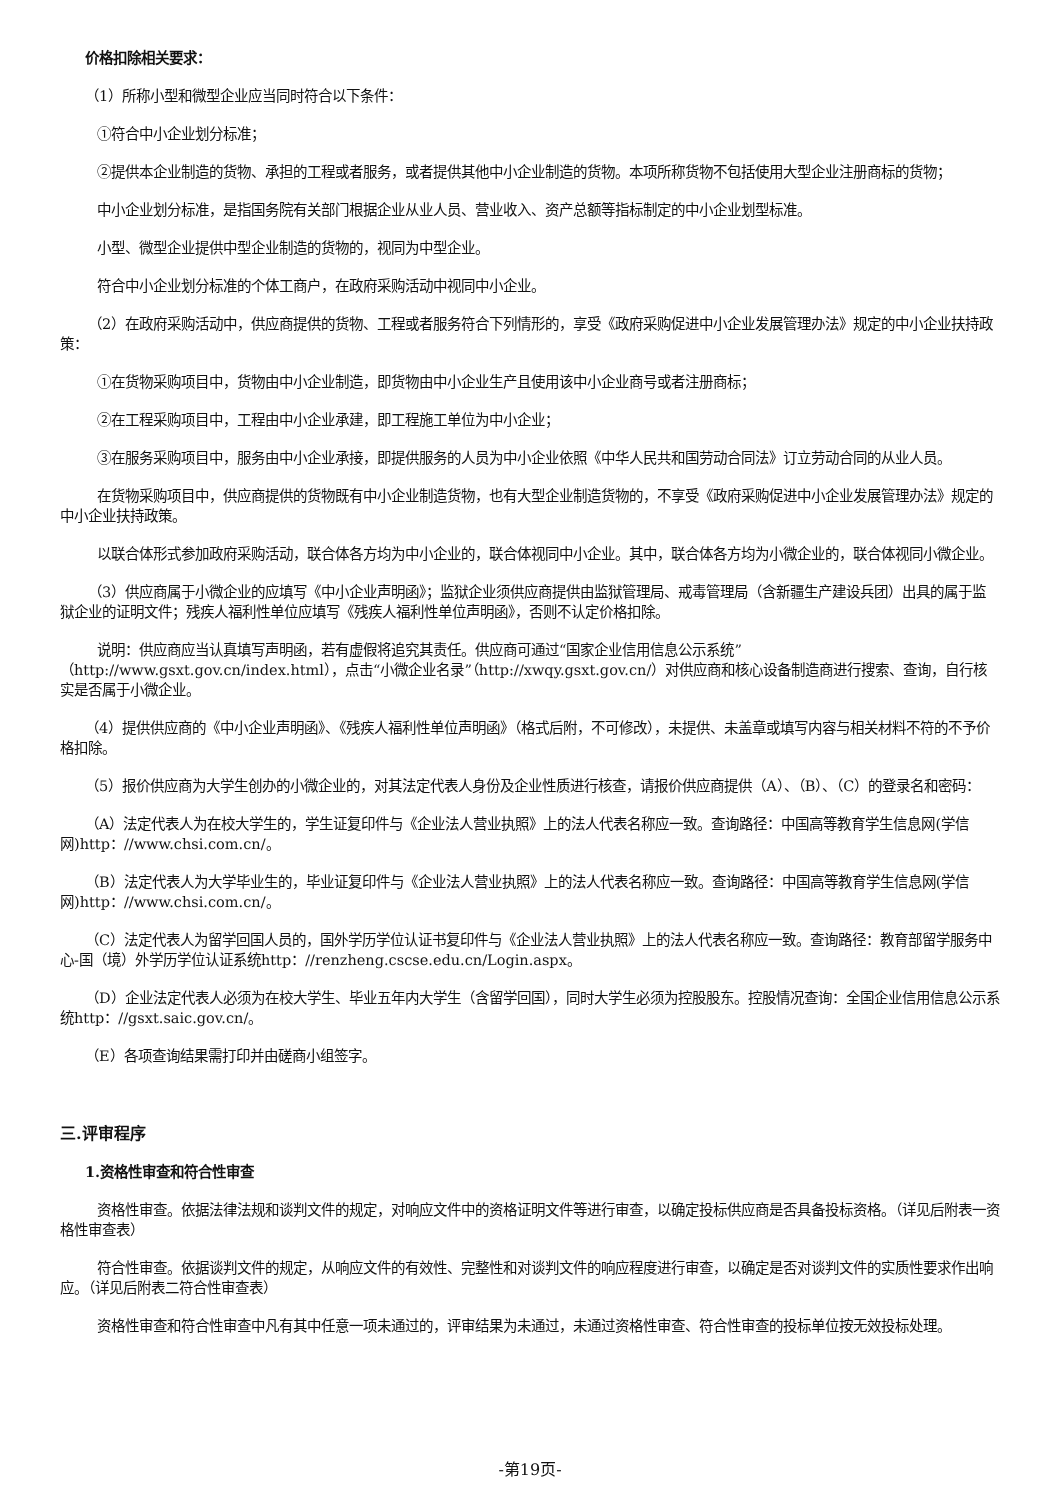价格扣除相关要求：
（1）所称小型和微型企业应当同时符合以下条件：
①符合中小企业划分标准；
②提供本企业制造的货物、承担的工程或者服务，或者提供其他中小企业制造的货物。本项所称货物不包括使用大型企业注册商标的货物；
中小企业划分标准，是指国务院有关部门根据企业从业人员、营业收入、资产总额等指标制定的中小企业划型标准。
小型、微型企业提供中型企业制造的货物的，视同为中型企业。
符合中小企业划分标准的个体工商户，在政府采购活动中视同中小企业。
（2）在政府采购活动中，供应商提供的货物、工程或者服务符合下列情形的，享受《政府采购促进中小企业发展管理办法》规定的中小企业扶持政策：
①在货物采购项目中，货物由中小企业制造，即货物由中小企业生产且使用该中小企业商号或者注册商标；
②在工程采购项目中，工程由中小企业承建，即工程施工单位为中小企业；
③在服务采购项目中，服务由中小企业承接，即提供服务的人员为中小企业依照《中华人民共和国劳动合同法》订立劳动合同的从业人员。
在货物采购项目中，供应商提供的货物既有中小企业制造货物，也有大型企业制造货物的，不享受《政府采购促进中小企业发展管理办法》规定的中小企业扶持政策。
以联合体形式参加政府采购活动，联合体各方均为中小企业的，联合体视同中小企业。其中，联合体各方均为小微企业的，联合体视同小微企业。
（3）供应商属于小微企业的应填写《中小企业声明函》；监狱企业须供应商提供由监狱管理局、戒毒管理局（含新疆生产建设兵团）出具的属于监狱企业的证明文件；残疾人福利性单位应填写《残疾人福利性单位声明函》，否则不认定价格扣除。
说明：供应商应当认真填写声明函，若有虚假将追究其责任。供应商可通过“国家企业信用信息公示系统”（http://www.gsxt.gov.cn/index.html），点击“小微企业名录”（http://xwqy.gsxt.gov.cn/）对供应商和核心设备制造商进行搜索、查询，自行核实是否属于小微企业。
（4）提供供应商的《中小企业声明函》、《残疾人福利性单位声明函》（格式后附，不可修改），未提供、未盖章或填写内容与相关材料不符的不予价格扣除。
（5）报价供应商为大学生创办的小微企业的，对其法定代表人身份及企业性质进行核查，请报价供应商提供（A）、（B）、（C）的登录名和密码：
（A）法定代表人为在校大学生的，学生证复印件与《企业法人营业执照》上的法人代表名称应一致。查询路径：中国高等教育学生信息网(学信网)http：//www.chsi.com.cn/。
（B）法定代表人为大学毕业生的，毕业证复印件与《企业法人营业执照》上的法人代表名称应一致。查询路径：中国高等教育学生信息网(学信网)http：//www.chsi.com.cn/。
（C）法定代表人为留学回国人员的，国外学历学位认证书复印件与《企业法人营业执照》上的法人代表名称应一致。查询路径：教育部留学服务中心-国（境）外学历学位认证系统http：//renzheng.cscse.edu.cn/Login.aspx。
（D）企业法定代表人必须为在校大学生、毕业五年内大学生（含留学回国），同时大学生必须为控股股东。控股情况查询：全国企业信用信息公示系统http：//gsxt.saic.gov.cn/。
（E）各项查询结果需打印并由磋商小组签字。
三.评审程序
1.资格性审查和符合性审查
资格性审查。依据法律法规和谈判文件的规定，对响应文件中的资格证明文件等进行审查，以确定投标供应商是否具备投标资格。（详见后附表一资格性审查表）
符合性审查。依据谈判文件的规定，从响应文件的有效性、完整性和对谈判文件的响应程度进行审查，以确定是否对谈判文件的实质性要求作出响应。（详见后附表二符合性审查表）
资格性审查和符合性审查中凡有其中任意一项未通过的，评审结果为未通过，未通过资格性审查、符合性审查的投标单位按无效投标处理。
-第19页-